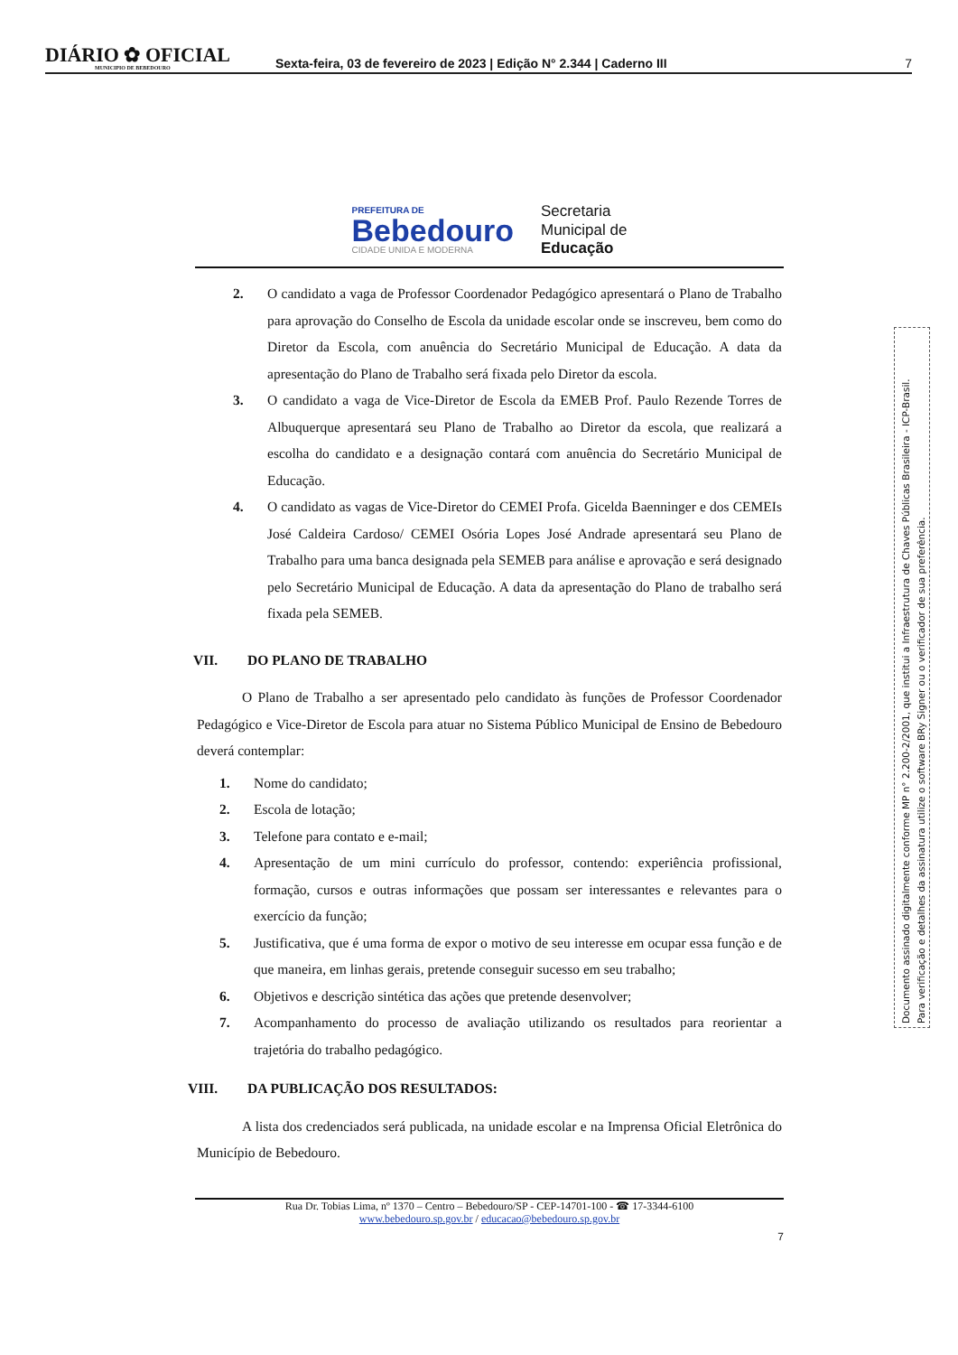DIÁRIO ✿ OFICIAL
MUNICIPIO DE BEBEDOURO
Sexta-feira, 03 de fevereiro de 2023 | Edição N° 2.344 | Caderno III
7
PREFEITURA DE
Bebedouro
CIDADE UNIDA E MODERNA
Secretaria
Municipal de
Educação
2. O candidato a vaga de Professor Coordenador Pedagógico apresentará o Plano de Trabalho para aprovação do Conselho de Escola da unidade escolar onde se inscreveu, bem como do Diretor da Escola, com anuência do Secretário Municipal de Educação. A data da apresentação do Plano de Trabalho será fixada pelo Diretor da escola.
3. O candidato a vaga de Vice-Diretor de Escola da EMEB Prof. Paulo Rezende Torres de Albuquerque apresentará seu Plano de Trabalho ao Diretor da escola, que realizará a escolha do candidato e a designação contará com anuência do Secretário Municipal de Educação.
4. O candidato as vagas de Vice-Diretor do CEMEI Profa. Gicelda Baenninger e dos CEMEIs José Caldeira Cardoso/ CEMEI Osória Lopes José Andrade apresentará seu Plano de Trabalho para uma banca designada pela SEMEB para análise e aprovação e será designado pelo Secretário Municipal de Educação. A data da apresentação do Plano de trabalho será fixada pela SEMEB.
VII. DO PLANO DE TRABALHO
O Plano de Trabalho a ser apresentado pelo candidato às funções de Professor Coordenador Pedagógico e Vice-Diretor de Escola para atuar no Sistema Público Municipal de Ensino de Bebedouro deverá contemplar:
1. Nome do candidato;
2. Escola de lotação;
3. Telefone para contato e e-mail;
4. Apresentação de um mini currículo do professor, contendo: experiência profissional, formação, cursos e outras informações que possam ser interessantes e relevantes para o exercício da função;
5. Justificativa, que é uma forma de expor o motivo de seu interesse em ocupar essa função e de que maneira, em linhas gerais, pretende conseguir sucesso em seu trabalho;
6. Objetivos e descrição sintética das ações que pretende desenvolver;
7. Acompanhamento do processo de avaliação utilizando os resultados para reorientar a trajetória do trabalho pedagógico.
VIII. DA PUBLICAÇÃO DOS RESULTADOS:
A lista dos credenciados será publicada, na unidade escolar e na Imprensa Oficial Eletrônica do Município de Bebedouro.
Rua Dr. Tobias Lima, nº 1370 – Centro – Bebedouro/SP - CEP-14701-100 - ☎ 17-3344-6100
www.bebedouro.sp.gov.br / educacao@bebedouro.sp.gov.br
7
Documento assinado digitalmente conforme MP n° 2.200-2/2001, que institui a Infraestrutura de Chaves Públicas Brasileira - ICP-Brasil.
Para verificação e detalhes da assinatura utilize o software BRy Signer ou o verificador de sua preferência.